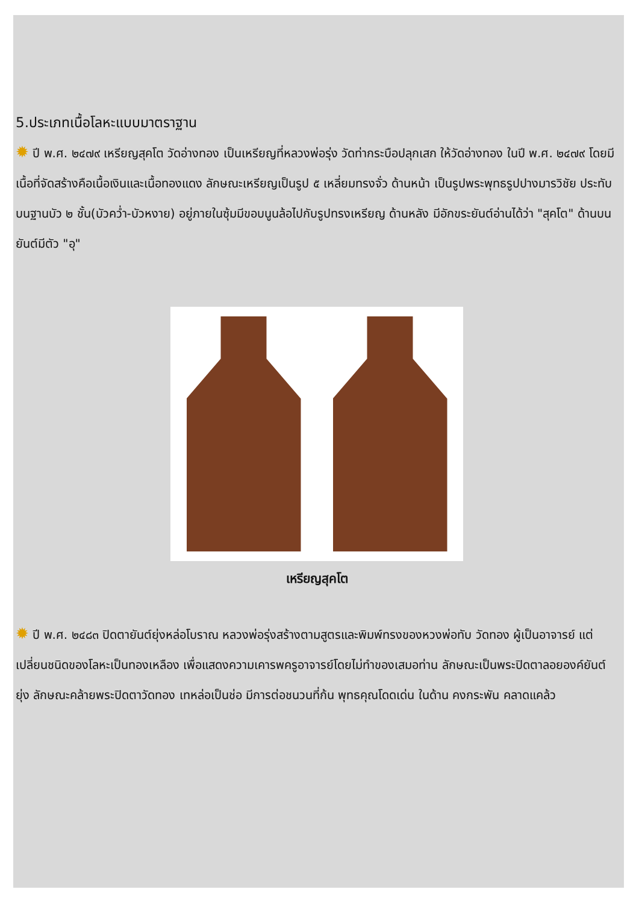5.ประเภทเนื้อโลหะแบบมาตราฐาน
✹ ปี พ.ศ. ๒๔๗๙ เหรียญสุคโต วัดอ่างทอง เป็นเหรียญที่หลวงพ่อรุ่ง วัดท่ากระบือปลุกเสก ให้วัดอ่างทอง ในปี พ.ศ. ๒๔๗๙ โดยมีเนื้อที่จัดสร้างคือเนื้อเงินและเนื้อทองแดง ลักษณะเหรียญเป็นรูป ๕ เหลี่ยมทรงจั่ว ด้านหน้า เป็นรูปพระพุทธรูปปางมารวิชัย ประทับบนฐานบัว ๒ ชั้น(บัวคว่ำ-บัวหงาย) อยู่ภายในซุ้มมีขอบนูนล้อไปกับรูปทรงเหรียญ ด้านหลัง มีอักขระยันต์อ่านได้ว่า "สุคโต" ด้านบนยันต์มีตัว "อุ"
เหรียญสุคโต
✹ ปี พ.ศ. ๒๔๘๓ ปิดตายันต์ยุ่งหล่อโบราณ หลวงพ่อรุ่งสร้างตามสูตรและพิมพ์ทรงของหวงพ่อทับ วัดทอง ผู้เป็นอาจารย์ แต่เปลี่ยนชนิดของโลหะเป็นทองเหลือง เพื่อแสดงความเคารพครูอาจารย์โดยไม่ทำของเสมอท่าน ลักษณะเป็นพระปิดตาลอยองค์ยันต์ยุ่ง ลักษณะคล้ายพระปิดตาวัดทอง เทหล่อเป็นช่อ มีการต่อชนวนที่ก้น พุทธคุณโดดเด่น ในด้าน คงกระพัน คลาดแคล้ว